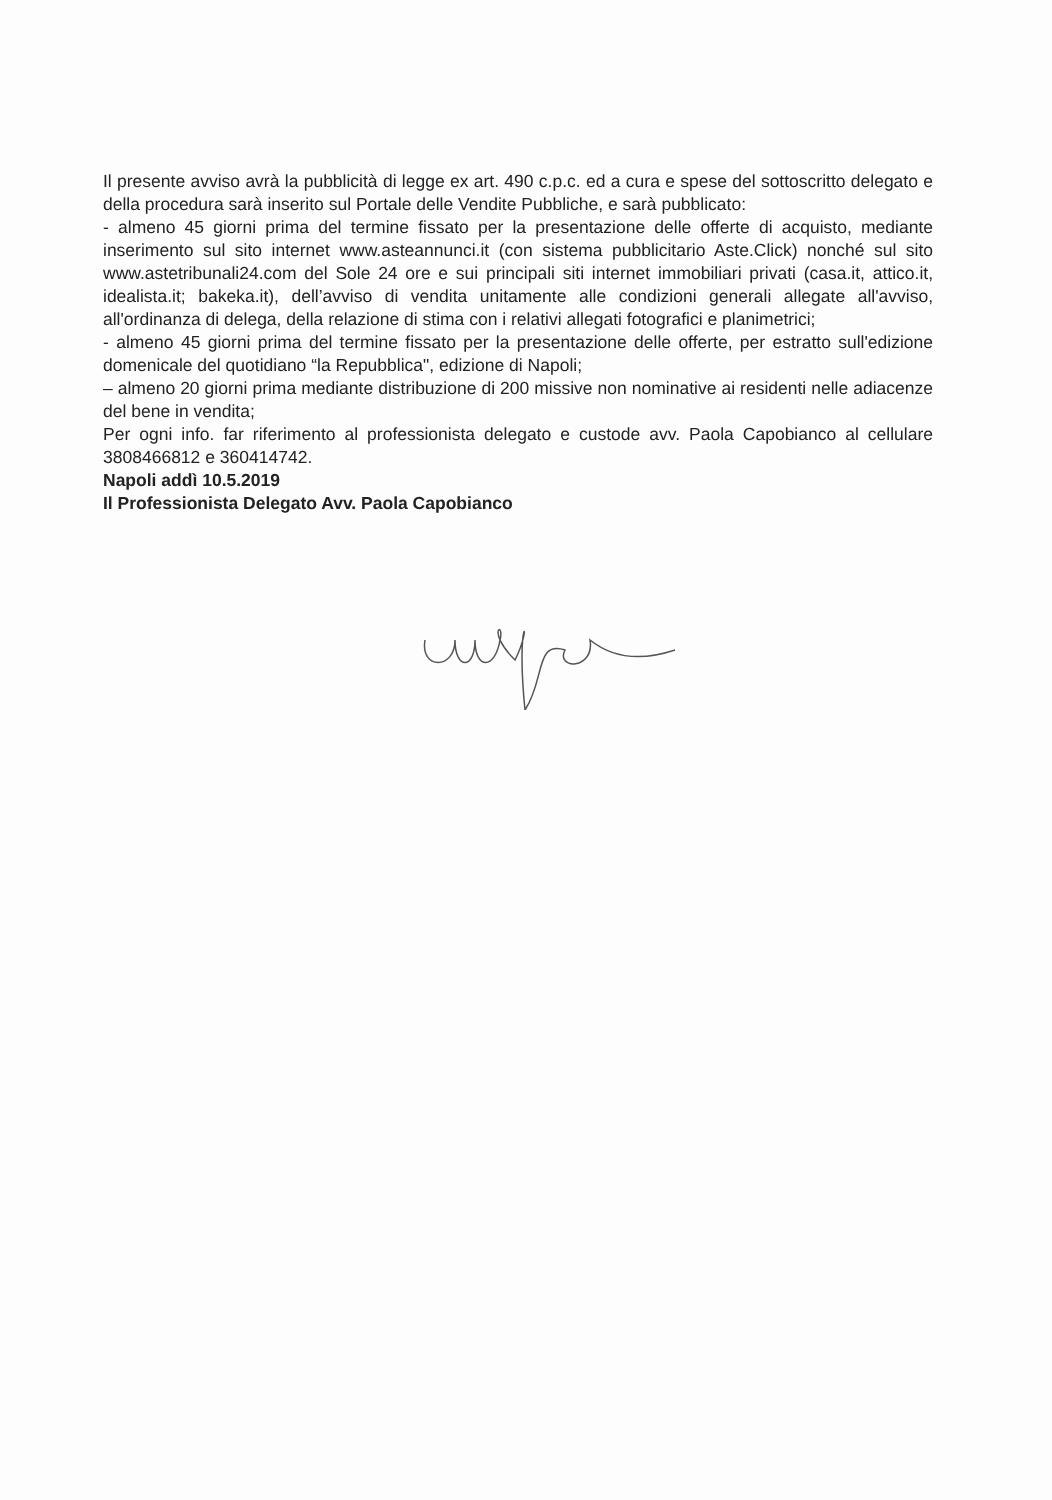Il presente avviso avrà la pubblicità di legge ex art. 490 c.p.c. ed a cura e spese del sottoscritto delegato e della procedura sarà inserito sul Portale delle Vendite Pubbliche, e sarà pubblicato:
- almeno 45 giorni prima del termine fissato per la presentazione delle offerte di acquisto, mediante inserimento sul sito internet www.asteannunci.it (con sistema pubblicitario Aste.Click) nonché sul sito www.astetribunali24.com del Sole 24 ore e sui principali siti internet immobiliari privati (casa.it, attico.it, idealista.it; bakeka.it), dell’avviso di vendita unitamente alle condizioni generali allegate all'avviso, all'ordinanza di delega, della relazione di stima con i relativi allegati fotografici e planimetrici;
- almeno 45 giorni prima del termine fissato per la presentazione delle offerte, per estratto sull'edizione domenicale del quotidiano “la Repubblica", edizione di Napoli;
– almeno 20 giorni prima mediante distribuzione di 200 missive non nominative ai residenti nelle adiacenze del bene in vendita;
Per ogni info. far riferimento al professionista delegato e custode avv. Paola Capobianco al cellulare 3808466812 e 360414742.
Napoli addì 10.5.2019
Il Professionista Delegato Avv. Paola Capobianco